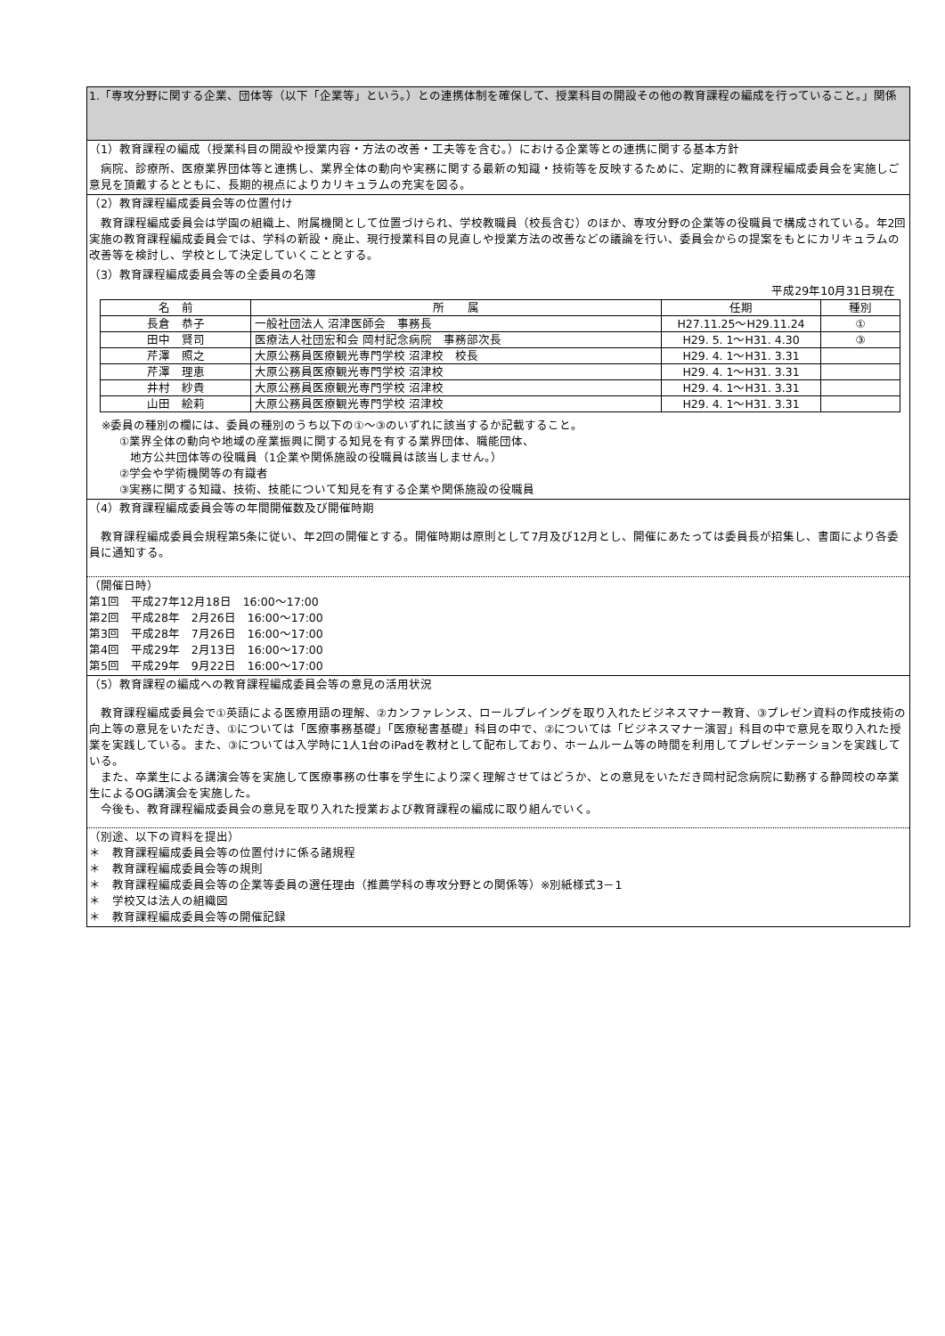1.「専攻分野に関する企業、団体等（以下「企業等」という。）との連携体制を確保して、授業科目の開設その他の教育課程の編成を行っていること。」関係
（1）教育課程の編成（授業科目の開設や授業内容・方法の改善・工夫等を含む。）における企業等との連携に関する基本方針
病院、診療所、医療業界団体等と連携し、業界全体の動向や実務に関する最新の知識・技術等を反映するために、定期的に教育課程編成委員会を実施しご意見を頂戴するとともに、長期的視点によりカリキュラムの充実を図る。
（2）教育課程編成委員会等の位置付け
教育課程編成委員会は学園の組織上、附属機関として位置づけられ、学校教職員（校長含む）のほか、専攻分野の企業等の役職員で構成されている。年2回実施の教育課程編成委員会では、学科の新設・廃止、現行授業科目の見直しや授業方法の改善などの議論を行い、委員会からの提案をもとにカリキュラムの改善等を検討し、学校として決定していくこととする。
（3）教育課程編成委員会等の全委員の名簿
平成29年10月31日現在
| 名 前 | 所 属 | 任期 | 種別 |
| --- | --- | --- | --- |
| 長倉 恭子 | 一般社団法人 沼津医師会 事務長 | H27.11.25～H29.11.24 | ① |
| 田中 賢司 | 医療法人社団宏和会 岡村記念病院 事務部次長 | H29. 5. 1～H31. 4.30 | ③ |
| 芹澤 照之 | 大原公務員医療観光専門学校 沼津校 校長 | H29. 4. 1～H31. 3.31 | |
| 芹澤 理恵 | 大原公務員医療観光専門学校 沼津校 | H29. 4. 1～H31. 3.31 | |
| 井村 紗貴 | 大原公務員医療観光専門学校 沼津校 | H29. 4. 1～H31. 3.31 | |
| 山田 絵莉 | 大原公務員医療観光専門学校 沼津校 | H29. 4. 1～H31. 3.31 | |
※委員の種別の欄には、委員の種別のうち以下の①～③のいずれに該当するか記載すること。
①業界全体の動向や地域の産業振興に関する知見を有する業界団体、職能団体、
地方公共団体等の役職員（1企業や関係施設の役職員は該当しません。）
②学会や学術機関等の有識者
③実務に関する知識、技術、技能について知見を有する企業や関係施設の役職員
（4）教育課程編成委員会等の年間開催数及び開催時期
教育課程編成委員会規程第5条に従い、年2回の開催とする。開催時期は原則として7月及び12月とし、開催にあたっては委員長が招集し、書面により各委員に通知する。
（開催日時）
第1回　平成27年12月18日　16:00～17:00
第2回　平成28年　2月26日　16:00～17:00
第3回　平成28年　7月26日　16:00～17:00
第4回　平成29年　2月13日　16:00～17:00
第5回　平成29年　9月22日　16:00～17:00
（5）教育課程の編成への教育課程編成委員会等の意見の活用状況
教育課程編成委員会で①英語による医療用語の理解、②カンファレンス、ロールプレイングを取り入れたビジネスマナー教育、③プレゼン資料の作成技術の向上等の意見をいただき、①については「医療事務基礎」「医療秘書基礎」科目の中で、②については「ビジネスマナー演習」科目の中で意見を取り入れた授業を実践している。また、③については入学時に1人1台のiPadを教材として配布しており、ホームルーム等の時間を利用してプレゼンテーションを実践している。
また、卒業生による講演会等を実施して医療事務の仕事を学生により深く理解させてはどうか、との意見をいただき岡村記念病院に勤務する静岡校の卒業生によるOG講演会を実施した。
今後も、教育課程編成委員会の意見を取り入れた授業および教育課程の編成に取り組んでいく。
（別途、以下の資料を提出）
＊　教育課程編成委員会等の位置付けに係る諸規程
＊　教育課程編成委員会等の規則
＊　教育課程編成委員会等の企業等委員の選任理由（推薦学科の専攻分野との関係等）※別紙様式3－1
＊　学校又は法人の組織図
＊　教育課程編成委員会等の開催記録